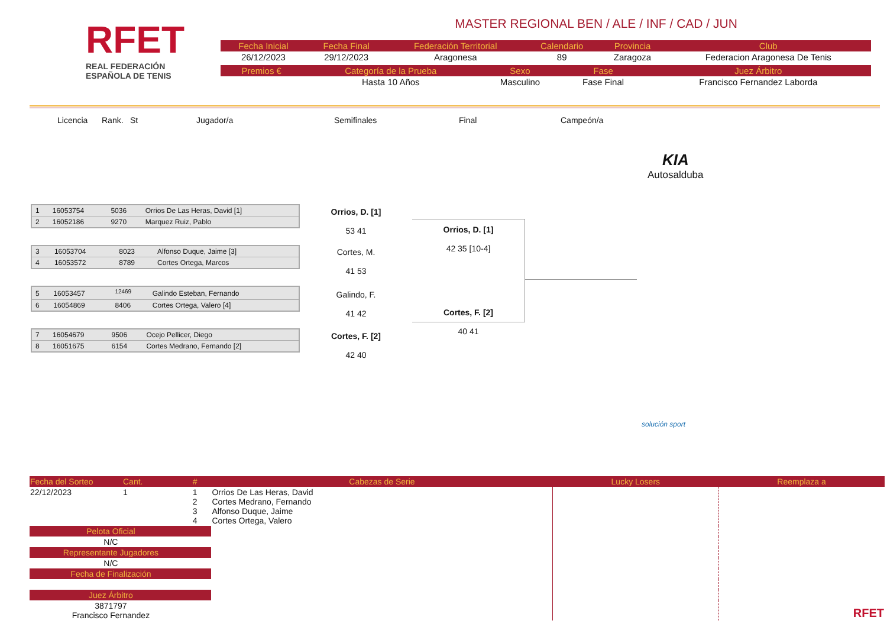RFET
REAL FEDERACIÓN
ESPAÑOLA DE TENIS
MASTER REGIONAL BEN / ALE / INF / CAD / JUN
| Fecha Inicial | Fecha Final | Federación Territorial | Calendario | Provincia | Club |
| 26/12/2023 | 29/12/2023 | Aragonesa | 89 | Zaragoza | Federacion Aragonesa De Tenis |
| Premios € | Categoría de la Prueba | Sexo | Fase | Juez Árbitro |
| | Hasta 10 Años | Masculino | Fase Final | Francisco Fernandez Laborda |
Licencia Rank. St Jugador/a Semifinales Final Campeón/a
KIA
Autosalduba
| 1 | 16053754 | 5036 | Orrios De Las Heras, David [1] |
| 2 | 16052186 | 9270 | Marquez Ruiz, Pablo |
| 3 | 16053704 | 8023 | Alfonso Duque, Jaime [3] |
| 4 | 16053572 | 8789 | Cortes Ortega, Marcos |
| 5 | 16053457 | <sup>12469</sup> | Galindo Esteban, Fernando |
| 6 | 16054869 | 8406 | Cortes Ortega, Valero [4] |
| 7 | 16054679 | 9506 | Ocejo Pellicer, Diego |
| 8 | 16051675 | 6154 | Cortes Medrano, Fernando [2] |
Orrios, D. [1]
53 41
Cortes, M.
41 53
Galindo, F.
41 42
Cortes, F. [2]
42 40
Orrios, D. [1]
42 35 [10-4]
Cortes, F. [2]
40 41
solución sport
| Fecha del Sorteo | Cant. | # | Cabezas de Serie | Lucky Losers | Reemplaza a |
| 22/12/2023 | 1 | 1 2 3 4 | Orrios De Las Heras, David Cortes Medrano, Fernando Alfonso Duque, Jaime Cortes Ortega, Valero | | RFET |
| Pelota Oficial | | | | | |
| N/C | | | | | |
| Representante Jugadores | | | | | |
| N/C | | | | | |
| Fecha de Finalización | | | | | |
| Juez Árbitro | | | | | |
| 3871797 Francisco Fernandez | | | | | |